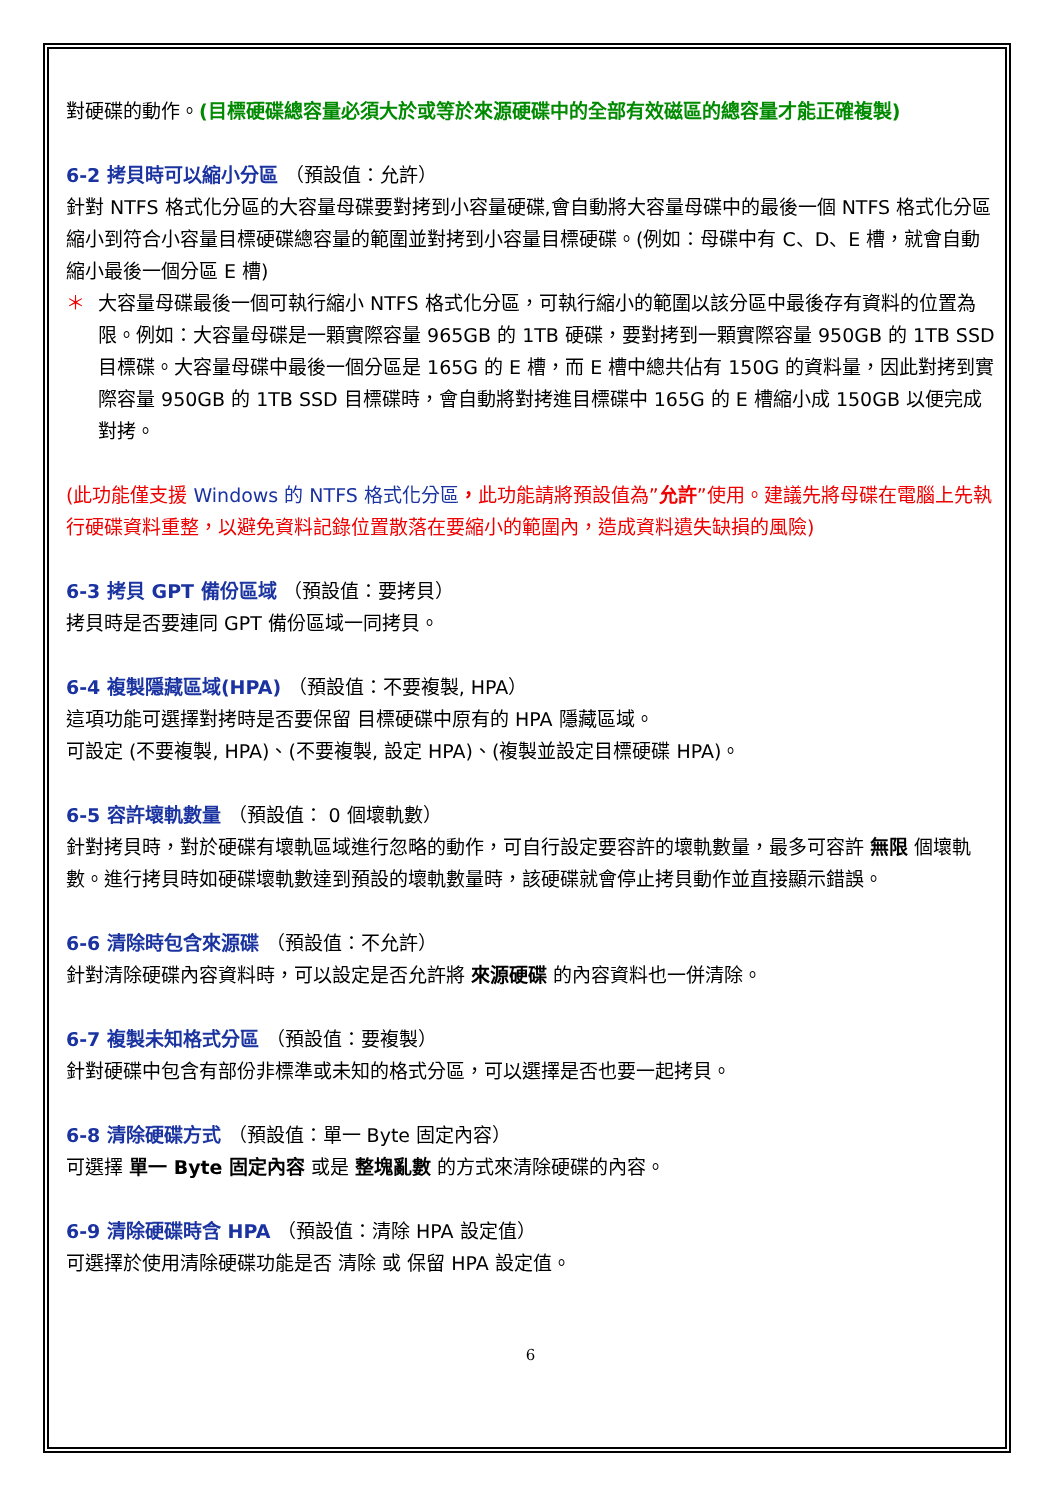對硬碟的動作。(目標硬碟總容量必須大於或等於來源硬碟中的全部有效磁區的總容量才能正確複製)
6-2 拷貝時可以縮小分區 （預設值：允許）
針對 NTFS 格式化分區的大容量母碟要對拷到小容量硬碟,會自動將大容量母碟中的最後一個 NTFS 格式化分區縮小到符合小容量目標硬碟總容量的範圍並對拷到小容量目標硬碟。(例如：母碟中有 C、D、E 槽，就會自動縮小最後一個分區 E 槽)
＊ 大容量母碟最後一個可執行縮小 NTFS 格式化分區，可執行縮小的範圍以該分區中最後存有資料的位置為限。例如：大容量母碟是一顆實際容量 965GB 的 1TB 硬碟，要對拷到一顆實際容量 950GB 的 1TB SSD 目標碟。大容量母碟中最後一個分區是 165G 的 E 槽，而 E 槽中總共佔有 150G 的資料量，因此對拷到實際容量 950GB 的 1TB SSD 目標碟時，會自動將對拷進目標碟中 165G 的 E 槽縮小成 150GB 以便完成對拷。
(此功能僅支援 Windows 的 NTFS 格式化分區，此功能請將預設值為”允許”使用。建議先將母碟在電腦上先執行硬碟資料重整，以避免資料記錄位置散落在要縮小的範圍內，造成資料遺失缺損的風險)
6-3 拷貝 GPT 備份區域 （預設值：要拷貝）
拷貝時是否要連同 GPT 備份區域一同拷貝。
6-4 複製隱藏區域(HPA) （預設值：不要複製, HPA）
這項功能可選擇對拷時是否要保留 目標硬碟中原有的 HPA 隱藏區域。
可設定 (不要複製, HPA)、(不要複製, 設定 HPA)、(複製並設定目標硬碟 HPA)。
6-5 容許壞軌數量 （預設值： 0 個壞軌數）
針對拷貝時，對於硬碟有壞軌區域進行忽略的動作，可自行設定要容許的壞軌數量，最多可容許 無限 個壞軌數。進行拷貝時如硬碟壞軌數達到預設的壞軌數量時，該硬碟就會停止拷貝動作並直接顯示錯誤。
6-6 清除時包含來源碟 （預設值：不允許）
針對清除硬碟內容資料時，可以設定是否允許將 來源硬碟 的內容資料也一併清除。
6-7 複製未知格式分區 （預設值：要複製）
針對硬碟中包含有部份非標準或未知的格式分區，可以選擇是否也要一起拷貝。
6-8 清除硬碟方式 （預設值：單一 Byte 固定內容）
可選擇 單一 Byte 固定內容 或是 整塊亂數 的方式來清除硬碟的內容。
6-9 清除硬碟時含 HPA （預設值：清除 HPA 設定值）
可選擇於使用清除硬碟功能是否 清除 或 保留 HPA 設定值。
6